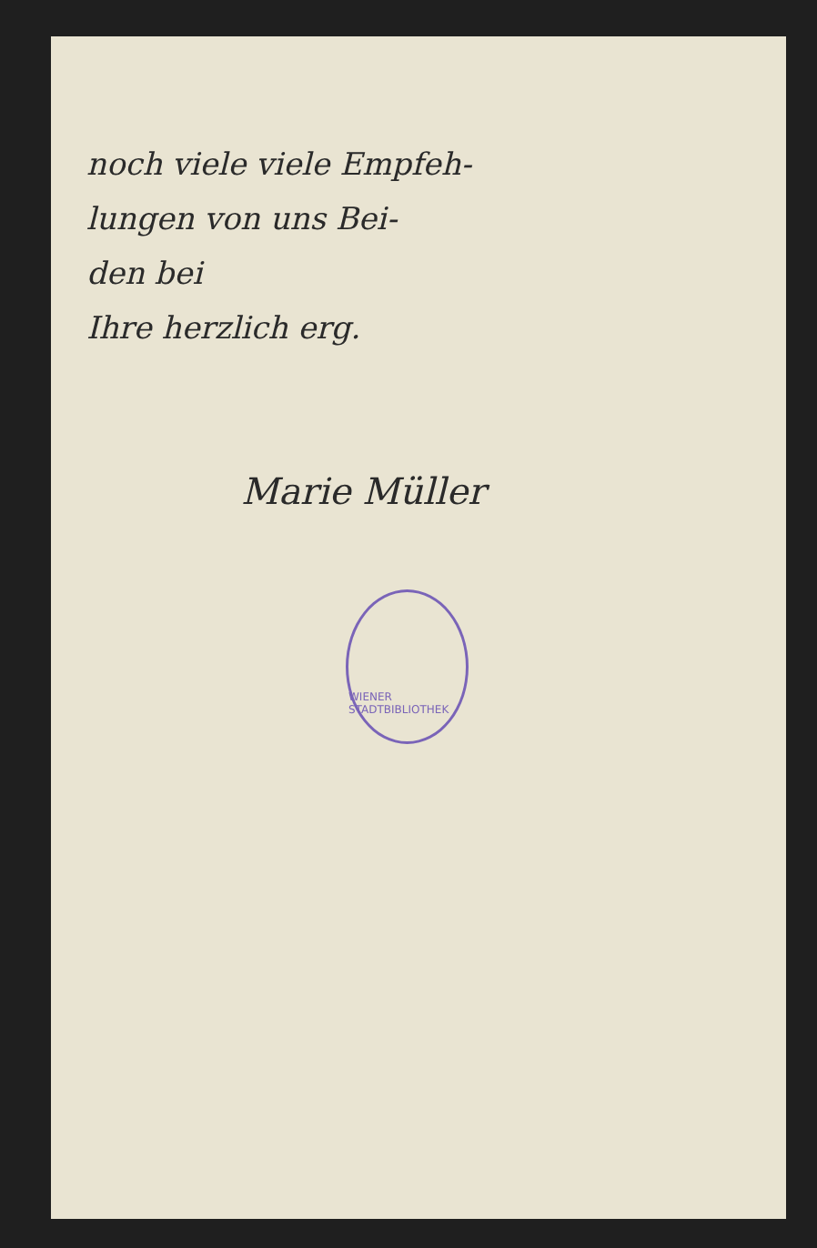noch viele viele Empfeh-
lungen von uns Bei-
den bei
Ihre herzlich erg.
Marie Müller
WIENER STADTBIBLIOTHEK